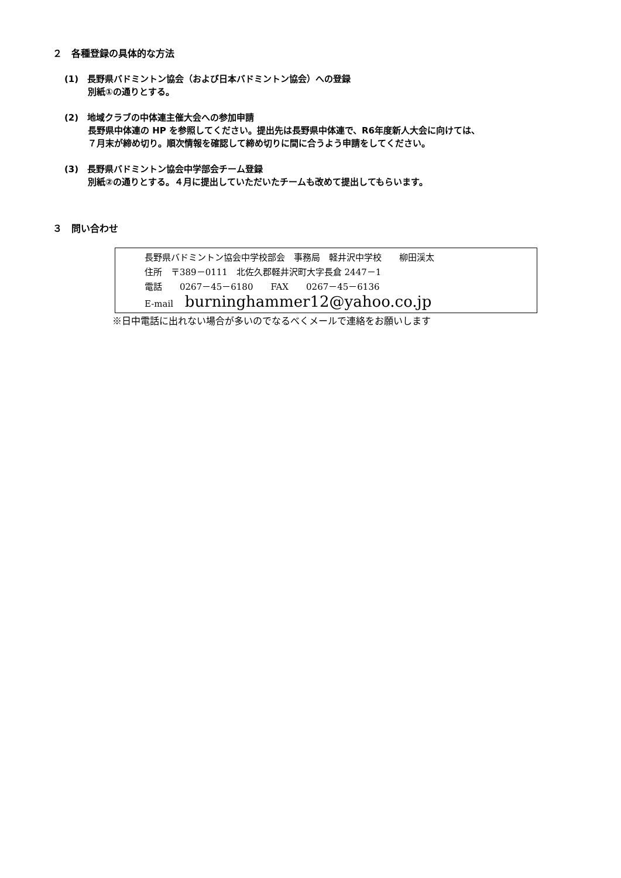２　各種登録の具体的な方法
(1)　長野県バドミントン協会（および日本バドミントン協会）への登録
別紙①の通りとする。
(2)　地域クラブの中体連主催大会への参加申請
長野県中体連の HP を参照してください。提出先は長野県中体連で、R6年度新人大会に向けては、
７月末が締め切り。順次情報を確認して締め切りに間に合うよう申請をしてください。
(3)　長野県バドミントン協会中学部会チーム登録
別紙②の通りとする。４月に提出していただいたチームも改めて提出してもらいます。
３　問い合わせ
長野県バドミントン協会中学校部会　事務局　軽井沢中学校　　柳田渓太
住所　〒389－0111　北佐久郡軽井沢町大字長倉 2447－1
電話　　0267－45－6180　　FAX　　0267－45－6136
E-mail　 burninghammer12@yahoo.co.jp
※日中電話に出れない場合が多いのでなるべくメールで連絡をお願いします